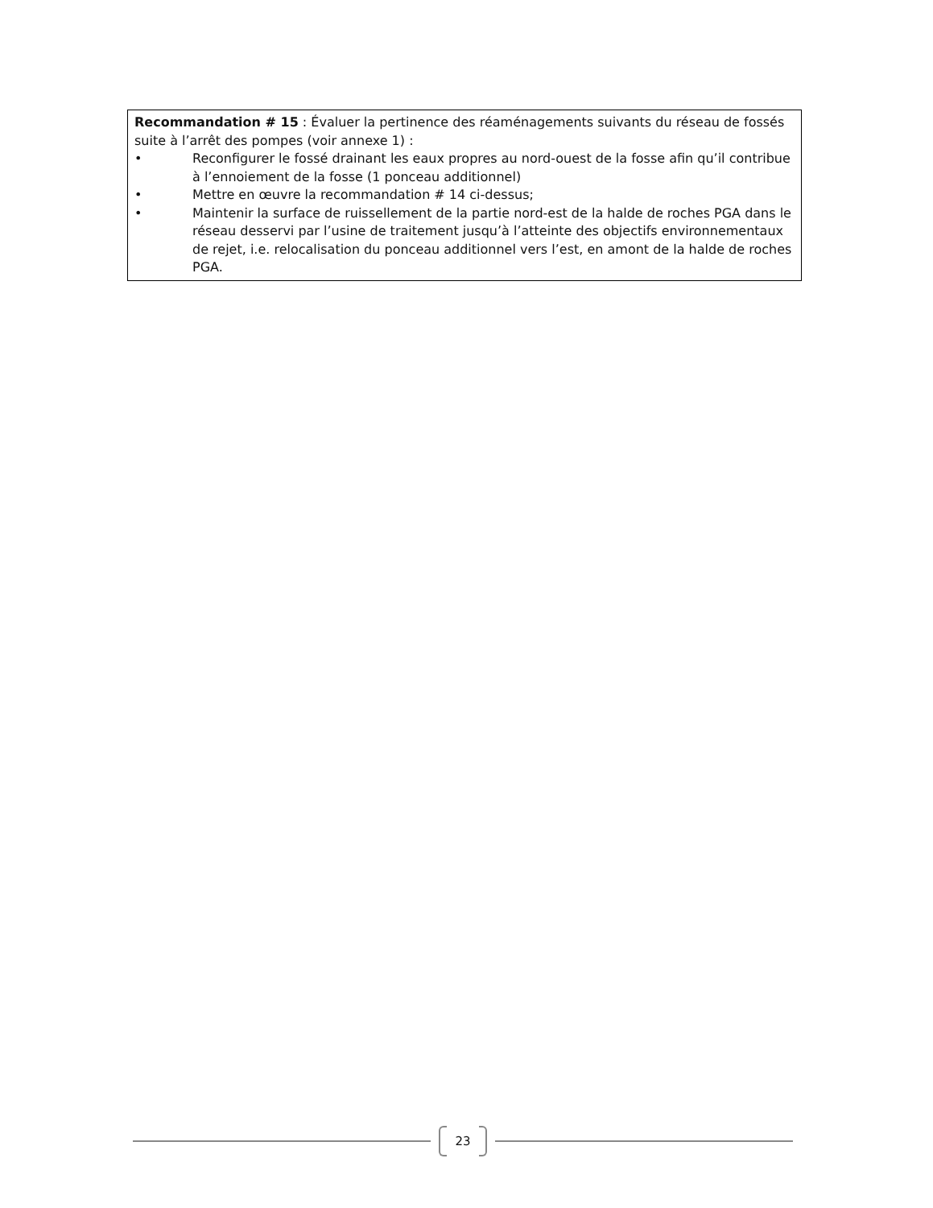Recommandation # 15 : Évaluer la pertinence des réaménagements suivants du réseau de fossés suite à l’arrêt des pompes (voir annexe 1) :
• Reconfigurer le fossé drainant les eaux propres au nord-ouest de la fosse afin qu’il contribue à l’ennoiement de la fosse (1 ponceau additionnel)
• Mettre en œuvre la recommandation # 14 ci-dessus;
• Maintenir la surface de ruissellement de la partie nord-est de la halde de roches PGA dans le réseau desservi par l’usine de traitement jusqu’à l’atteinte des objectifs environnementaux de rejet, i.e. relocalisation du ponceau additionnel vers l’est, en amont de la halde de roches PGA.
23